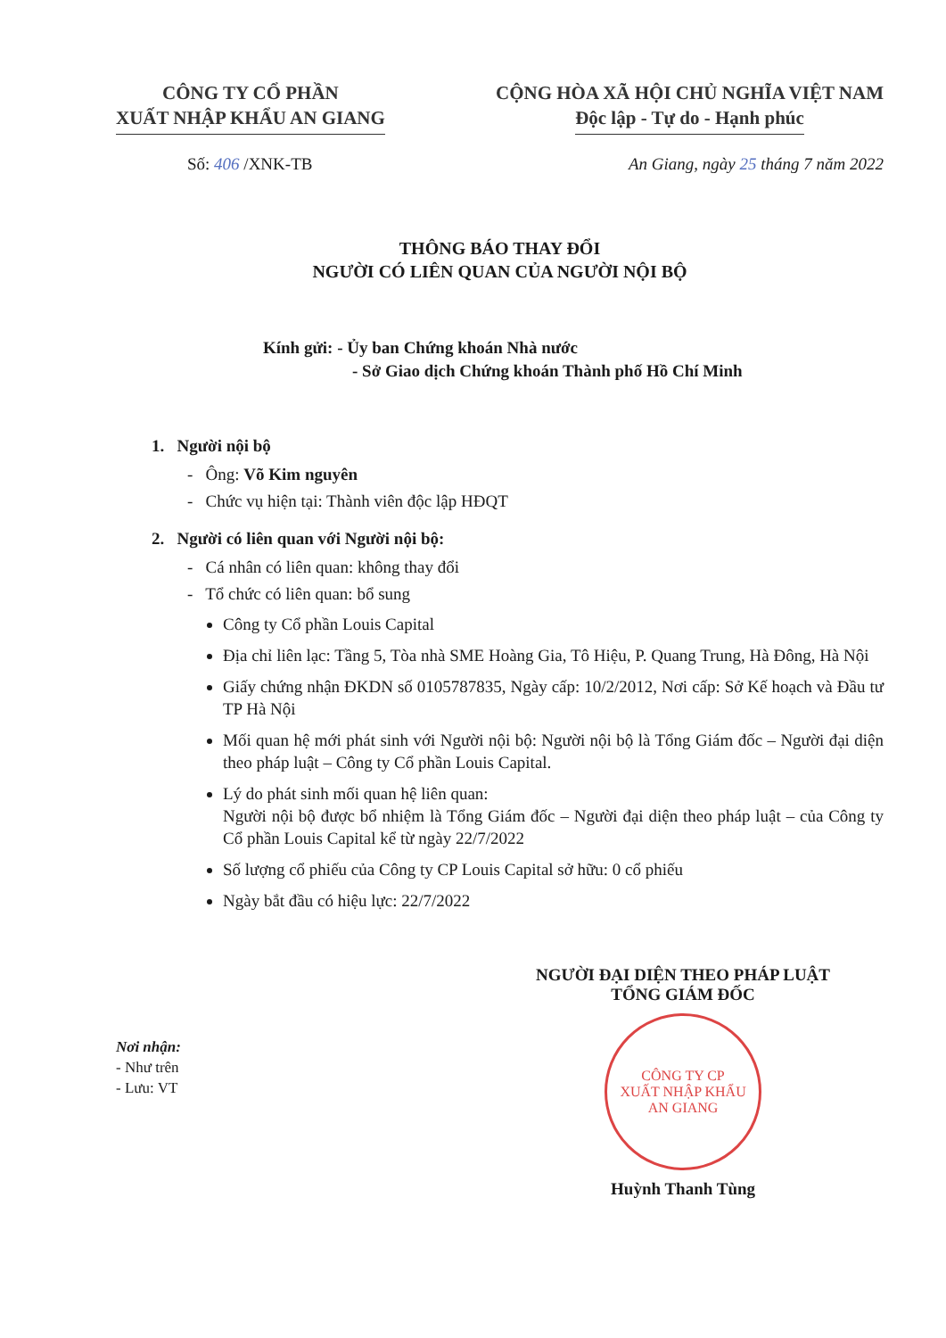CÔNG TY CỔ PHẦN
XUẤT NHẬP KHẨU AN GIANG
CỘNG HÒA XÃ HỘI CHỦ NGHĨA VIỆT NAM
Độc lập - Tự do - Hạnh phúc
Số: 406 /XNK-TB An Giang, ngày 25 tháng 7 năm 2022
THÔNG BÁO THAY ĐỔI
NGƯỜI CÓ LIÊN QUAN CỦA NGƯỜI NỘI BỘ
Kính gửi: - Ủy ban Chứng khoán Nhà nước
- Sở Giao dịch Chứng khoán Thành phố Hồ Chí Minh
1. Người nội bộ
- Ông: Võ Kim nguyên
- Chức vụ hiện tại: Thành viên độc lập HĐQT
2. Người có liên quan với Người nội bộ:
- Cá nhân có liên quan: không thay đổi
- Tổ chức có liên quan: bổ sung
Công ty Cổ phần Louis Capital
Địa chỉ liên lạc: Tầng 5, Tòa nhà SME Hoàng Gia, Tô Hiệu, P. Quang Trung, Hà Đông, Hà Nội
Giấy chứng nhận ĐKDN số 0105787835, Ngày cấp: 10/2/2012, Nơi cấp: Sở Kế hoạch và Đầu tư TP Hà Nội
Mối quan hệ mới phát sinh với Người nội bộ: Người nội bộ là Tổng Giám đốc – Người đại diện theo pháp luật – Công ty Cổ phần Louis Capital.
Lý do phát sinh mối quan hệ liên quan:
Người nội bộ được bổ nhiệm là Tổng Giám đốc – Người đại diện theo pháp luật – của Công ty Cổ phần Louis Capital kể từ ngày 22/7/2022
Số lượng cổ phiếu của Công ty CP Louis Capital sở hữu: 0 cổ phiếu
Ngày bắt đầu có hiệu lực: 22/7/2022
Nơi nhận:
- Như trên
- Lưu: VT
NGƯỜI ĐẠI DIỆN THEO PHÁP LUẬT
TỔNG GIÁM ĐỐC
CÔNG TY CP
XUẤT NHẬP KHẨU
AN GIANG
Huỳnh Thanh Tùng